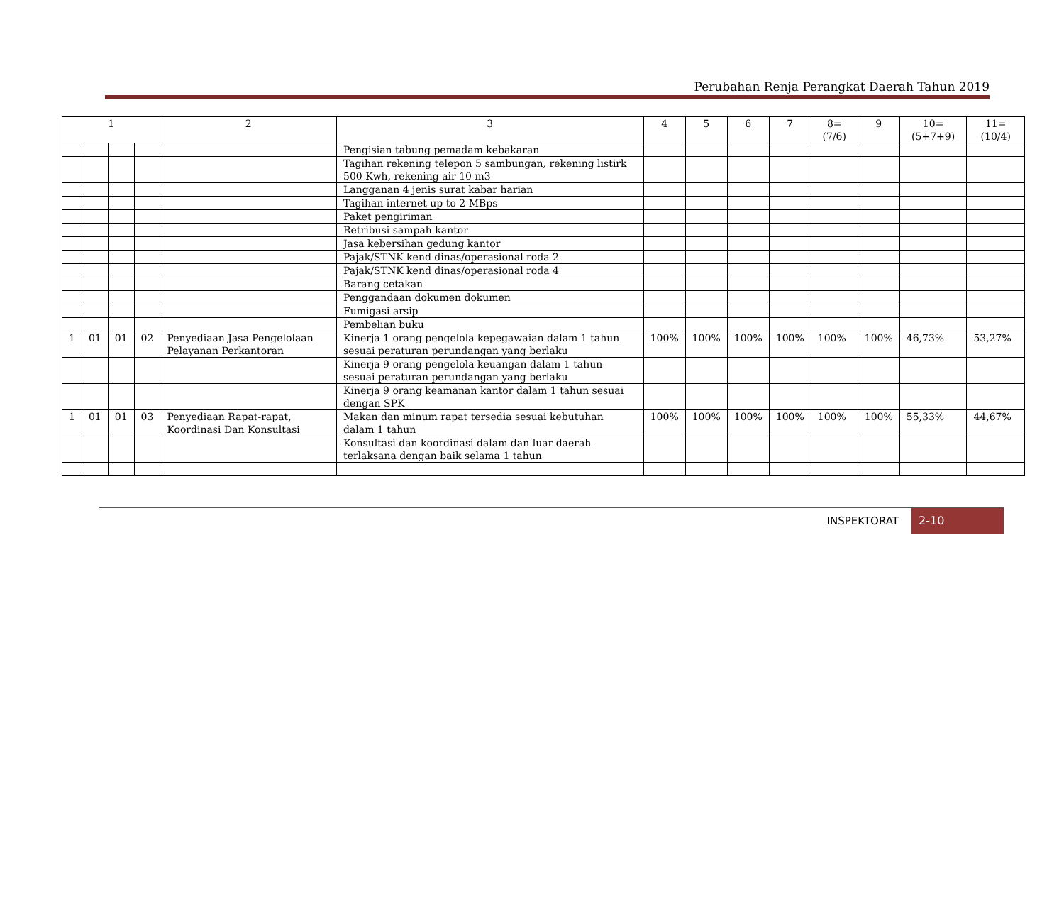Perubahan Renja Perangkat Daerah Tahun 2019
| 1 | | | | 2 | 3 | 4 | 5 | 6 | 7 | 8=(7/6) | 9 | 10=(5+7+9) | 11=(10/4) |
| --- | --- | --- | --- | --- | --- | --- | --- | --- | --- | --- | --- | --- | --- |
| | | | | | Pengisian tabung pemadam kebakaran | | | | | | | | |
| | | | | | Tagihan rekening telepon 5 sambungan, rekening listirk 500 Kwh, rekening air 10 m3 | | | | | | | | |
| | | | | | Langganan 4 jenis surat kabar harian | | | | | | | | |
| | | | | | Tagihan internet up to 2 MBps | | | | | | | | |
| | | | | | Paket pengiriman | | | | | | | | |
| | | | | | Retribusi sampah kantor | | | | | | | | |
| | | | | | Jasa kebersihan gedung kantor | | | | | | | | |
| | | | | | Pajak/STNK kend dinas/operasional roda 2 | | | | | | | | |
| | | | | | Pajak/STNK kend dinas/operasional roda 4 | | | | | | | | |
| | | | | | Barang cetakan | | | | | | | | |
| | | | | | Penggandaan dokumen dokumen | | | | | | | | |
| | | | | | Fumigasi arsip | | | | | | | | |
| | | | | | Pembelian buku | | | | | | | | |
| 1 | 01 | 01 | 02 | Penyediaan Jasa Pengelolaan Pelayanan Perkantoran | Kinerja 1 orang pengelola kepegawaian dalam 1 tahun sesuai peraturan perundangan yang berlaku | 100% | 100% | 100% | 100% | 100% | 100% | 46,73% | 53,27% |
| | | | | | Kinerja 9 orang pengelola keuangan dalam 1 tahun sesuai peraturan perundangan yang berlaku | | | | | | | | |
| | | | | | Kinerja 9 orang keamanan kantor dalam 1 tahun sesuai dengan SPK | | | | | | | | |
| 1 | 01 | 01 | 03 | Penyediaan Rapat-rapat, Koordinasi Dan Konsultasi | Makan dan minum rapat tersedia sesuai kebutuhan dalam 1 tahun | 100% | 100% | 100% | 100% | 100% | 100% | 55,33% | 44,67% |
| | | | | | Konsultasi dan koordinasi dalam dan luar daerah terlaksana dengan baik selama 1 tahun | | | | | | | | |
INSPEKTORAT 2-10